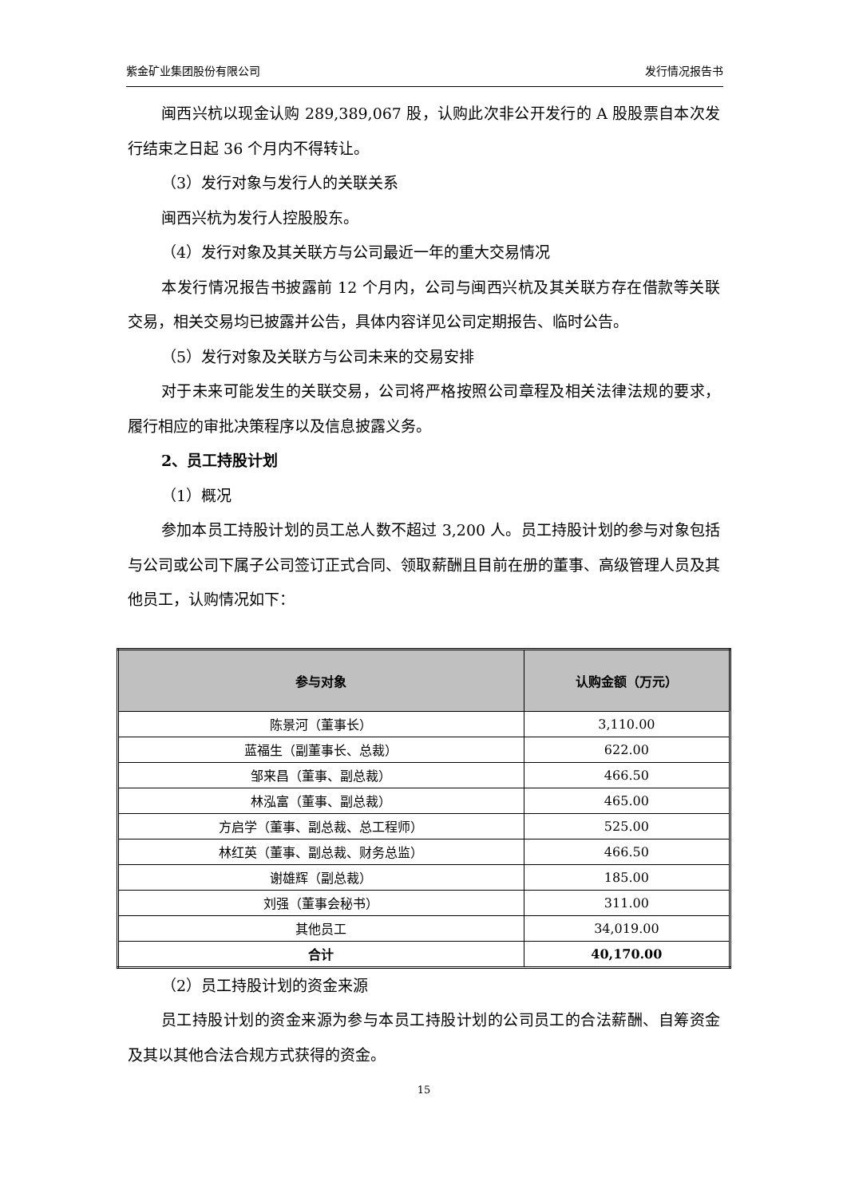紫金矿业集团股份有限公司 发行情况报告书
闽西兴杭以现金认购 289,389,067 股，认购此次非公开发行的 A 股股票自本次发行结束之日起 36 个月内不得转让。
（3）发行对象与发行人的关联关系
闽西兴杭为发行人控股股东。
（4）发行对象及其关联方与公司最近一年的重大交易情况
本发行情况报告书披露前 12 个月内，公司与闽西兴杭及其关联方存在借款等关联交易，相关交易均已披露并公告，具体内容详见公司定期报告、临时公告。
（5）发行对象及关联方与公司未来的交易安排
对于未来可能发生的关联交易，公司将严格按照公司章程及相关法律法规的要求，履行相应的审批决策程序以及信息披露义务。
2、员工持股计划
（1）概况
参加本员工持股计划的员工总人数不超过 3,200 人。员工持股计划的参与对象包括与公司或公司下属子公司签订正式合同、领取薪酬且目前在册的董事、高级管理人员及其他员工，认购情况如下：
| 参与对象 | 认购金额（万元） |
| --- | --- |
| 陈景河（董事长） | 3,110.00 |
| 蓝福生（副董事长、总裁） | 622.00 |
| 邹来昌（董事、副总裁） | 466.50 |
| 林泓富（董事、副总裁） | 465.00 |
| 方启学（董事、副总裁、总工程师） | 525.00 |
| 林红英（董事、副总裁、财务总监） | 466.50 |
| 谢雄辉（副总裁） | 185.00 |
| 刘强（董事会秘书） | 311.00 |
| 其他员工 | 34,019.00 |
| 合计 | 40,170.00 |
（2）员工持股计划的资金来源
员工持股计划的资金来源为参与本员工持股计划的公司员工的合法薪酬、自筹资金及其以其他合法合规方式获得的资金。
15